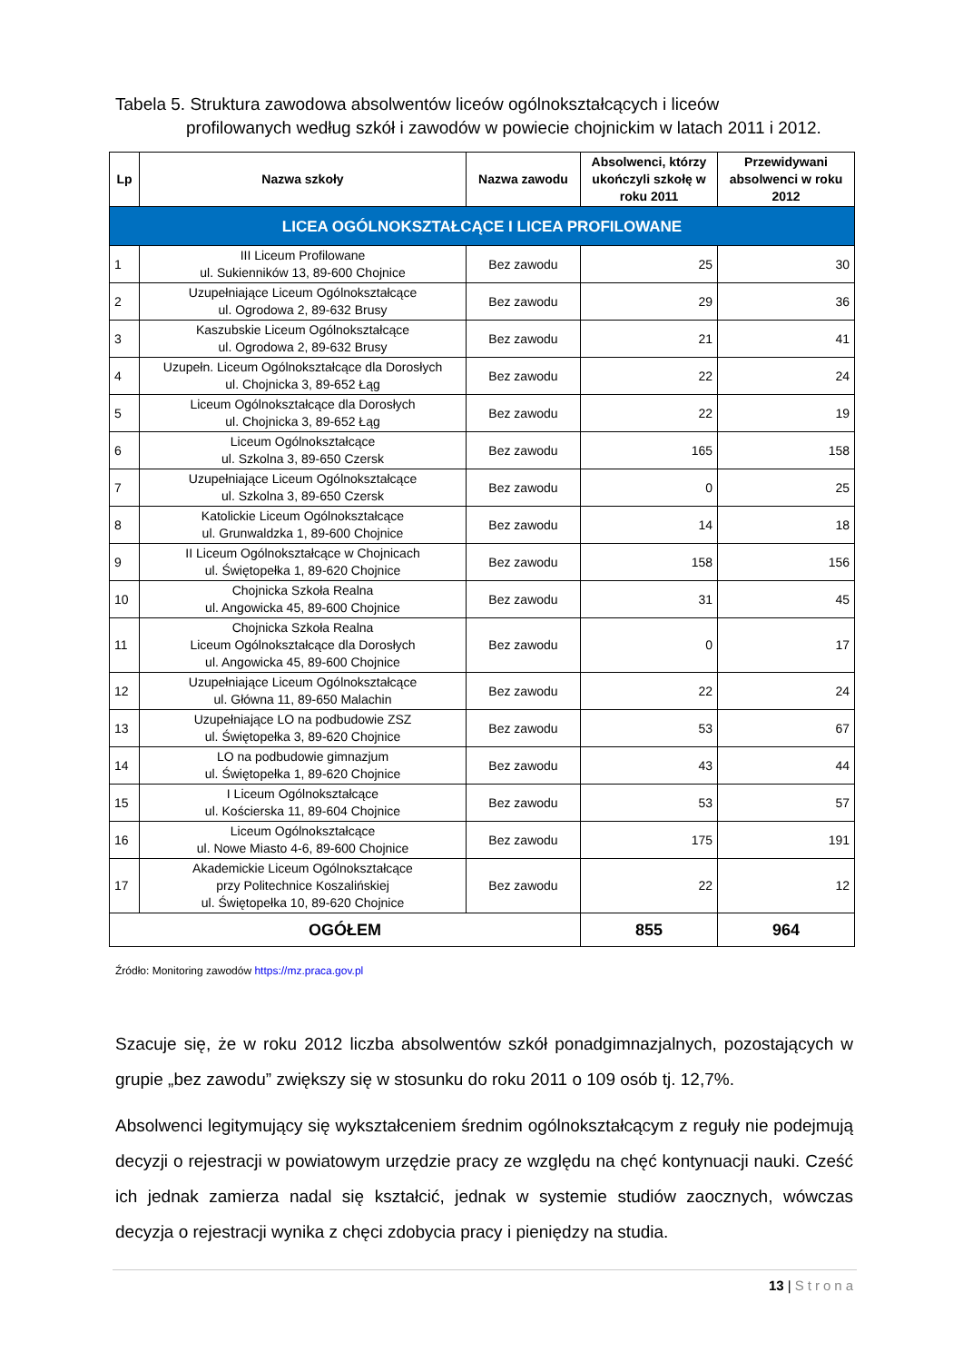Tabela 5. Struktura zawodowa absolwentów liceów ogólnokształcących i liceów
profilowanych według szkół i zawodów w powiecie chojnickim w latach 2011 i 2012.
| Lp | Nazwa szkoły | Nazwa zawodu | Absolwenci, którzy ukończyli szkołę w roku 2011 | Przewidywani absolwenci w roku 2012 |
| --- | --- | --- | --- | --- |
| LICEA OGÓLNOKSZTAŁCĄCE I LICEA PROFILOWANE | | | | |
| 1 | III Liceum Profilowane ul. Sukienników 13, 89-600 Chojnice | Bez zawodu | 25 | 30 |
| 2 | Uzupełniające Liceum Ogólnokształcące ul. Ogrodowa 2, 89-632 Brusy | Bez zawodu | 29 | 36 |
| 3 | Kaszubskie Liceum Ogólnokształcące ul. Ogrodowa 2, 89-632 Brusy | Bez zawodu | 21 | 41 |
| 4 | Uzupełn. Liceum Ogólnokształcące dla Dorosłych ul. Chojnicka 3, 89-652 Łąg | Bez zawodu | 22 | 24 |
| 5 | Liceum Ogólnokształcące dla Dorosłych ul. Chojnicka 3, 89-652 Łąg | Bez zawodu | 22 | 19 |
| 6 | Liceum Ogólnokształcące ul. Szkolna 3, 89-650 Czersk | Bez zawodu | 165 | 158 |
| 7 | Uzupełniające Liceum Ogólnokształcące ul. Szkolna 3, 89-650 Czersk | Bez zawodu | 0 | 25 |
| 8 | Katolickie Liceum Ogólnokształcące ul. Grunwaldzka 1, 89-600 Chojnice | Bez zawodu | 14 | 18 |
| 9 | II Liceum Ogólnokształcące w Chojnicach ul. Świętopełka 1, 89-620 Chojnice | Bez zawodu | 158 | 156 |
| 10 | Chojnicka Szkoła Realna ul. Angowicka 45, 89-600 Chojnice | Bez zawodu | 31 | 45 |
| 11 | Chojnicka Szkoła Realna Liceum Ogólnokształcące dla Dorosłych ul. Angowicka 45, 89-600 Chojnice | Bez zawodu | 0 | 17 |
| 12 | Uzupełniające Liceum Ogólnokształcące ul. Główna 11, 89-650 Malachin | Bez zawodu | 22 | 24 |
| 13 | Uzupełniające LO na podbudowie ZSZ ul. Świętopełka 3, 89-620 Chojnice | Bez zawodu | 53 | 67 |
| 14 | LO na podbudowie gimnazjum ul. Świętopełka 1, 89-620 Chojnice | Bez zawodu | 43 | 44 |
| 15 | I Liceum Ogólnokształcące ul. Kościerska 11, 89-604 Chojnice | Bez zawodu | 53 | 57 |
| 16 | Liceum Ogólnokształcące ul. Nowe Miasto 4-6, 89-600 Chojnice | Bez zawodu | 175 | 191 |
| 17 | Akademickie Liceum Ogólnokształcące przy Politechnice Koszalińskiej ul. Świętopełka 10, 89-620 Chojnice | Bez zawodu | 22 | 12 |
| OGÓŁEM | | | 855 | 964 |
Źródło: Monitoring zawodów https://mz.praca.gov.pl
Szacuje się, że w roku 2012 liczba absolwentów szkół ponadgimnazjalnych, pozostających w grupie „bez zawodu” zwiększy się w stosunku do roku 2011 o 109 osób tj. 12,7%.
Absolwenci legitymujący się wykształceniem średnim ogólnokształcącym z reguły nie podejmują decyzji o rejestracji w powiatowym urzędzie pracy ze względu na chęć kontynuacji nauki. Cześć ich jednak zamierza nadal się kształcić, jednak w systemie studiów zaocznych, wówczas decyzja o rejestracji wynika z chęci zdobycia pracy i pieniędzy na studia.
13 | Strona